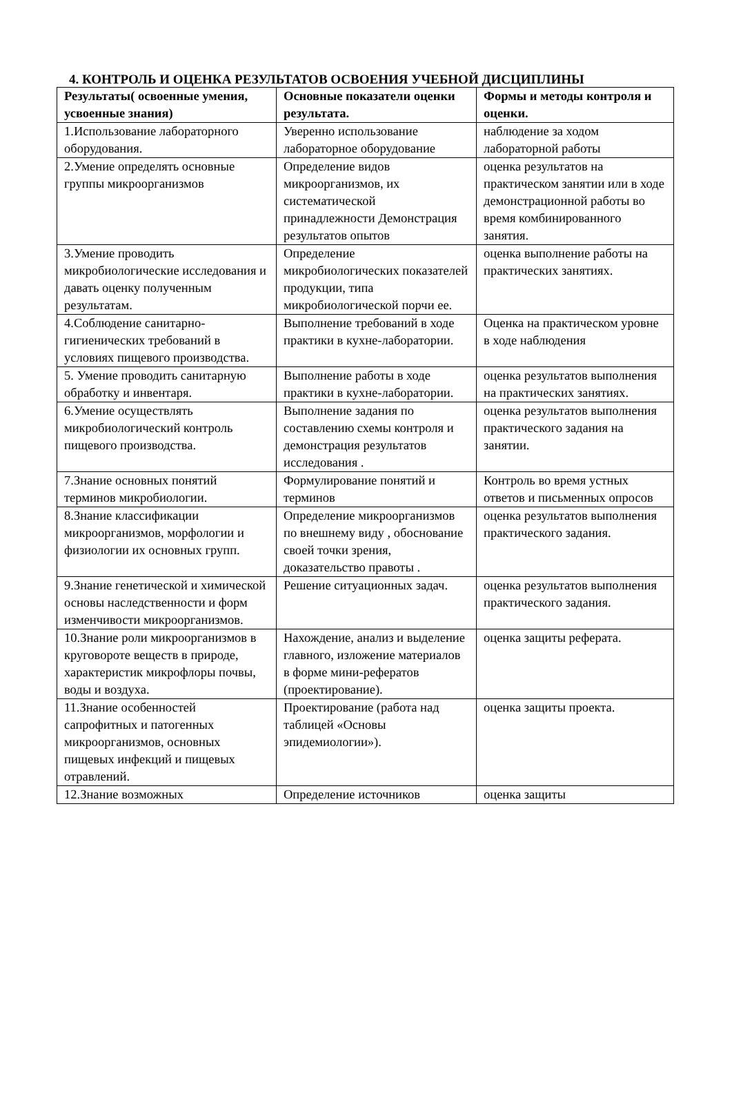4. КОНТРОЛЬ И ОЦЕНКА РЕЗУЛЬТАТОВ ОСВОЕНИЯ УЧЕБНОЙ ДИСЦИПЛИНЫ
| Результаты( освоенные умения, усвоенные знания) | Основные показатели оценки результата. | Формы и методы контроля и оценки. |
| --- | --- | --- |
| 1.Использование лабораторного оборудования. | Уверенно использование лабораторное оборудование | наблюдение за ходом лабораторной работы |
| 2.Умение определять основные группы микроорганизмов | Определение видов микроорганизмов, их систематической принадлежности Демонстрация результатов опытов | оценка результатов на практическом занятии или в ходе демонстрационной работы во время комбинированного занятия. |
| 3.Умение проводить микробиологические исследования и давать оценку полученным результатам. | Определение микробиологических показателей продукции, типа микробиологической порчи ее. | оценка выполнение работы на практических занятиях. |
| 4.Соблюдение санитарно-гигиенических требований в условиях пищевого производства. | Выполнение требований в ходе практики в кухне-лаборатории. | Оценка на практическом уровне в ходе наблюдения |
| 5. Умение проводить санитарную обработку и инвентаря. | Выполнение работы в ходе практики в кухне-лаборатории. | оценка результатов выполнения на практических занятиях. |
| 6.Умение осуществлять микробиологический контроль пищевого производства. | Выполнение задания по составлению схемы контроля и демонстрация результатов исследования . | оценка результатов выполнения практического задания на занятии. |
| 7.Знание основных понятий терминов микробиологии. | Формулирование понятий и терминов | Контроль во время устных ответов и письменных опросов |
| 8.Знание классификации микроорганизмов, морфологии и физиологии их основных групп. | Определение микроорганизмов по внешнему виду , обоснование своей точки зрения, доказательство правоты . | оценка результатов выполнения практического задания. |
| 9.Знание генетической и химической основы наследственности и форм изменчивости микроорганизмов. | Решение ситуационных задач. | оценка результатов выполнения практического задания. |
| 10.Знание роли микроорганизмов в круговороте веществ в природе, характеристик микрофлоры почвы, воды и воздуха. | Нахождение, анализ и выделение главного, изложение материалов в форме мини-рефератов (проектирование). | оценка защиты реферата. |
| 11.Знание особенностей сапрофитных и патогенных микроорганизмов, основных пищевых инфекций и пищевых отравлений. | Проектирование (работа над таблицей «Основы эпидемиологии»). | оценка защиты проекта. |
| 12.Знание возможных | Определение источников | оценка защиты |